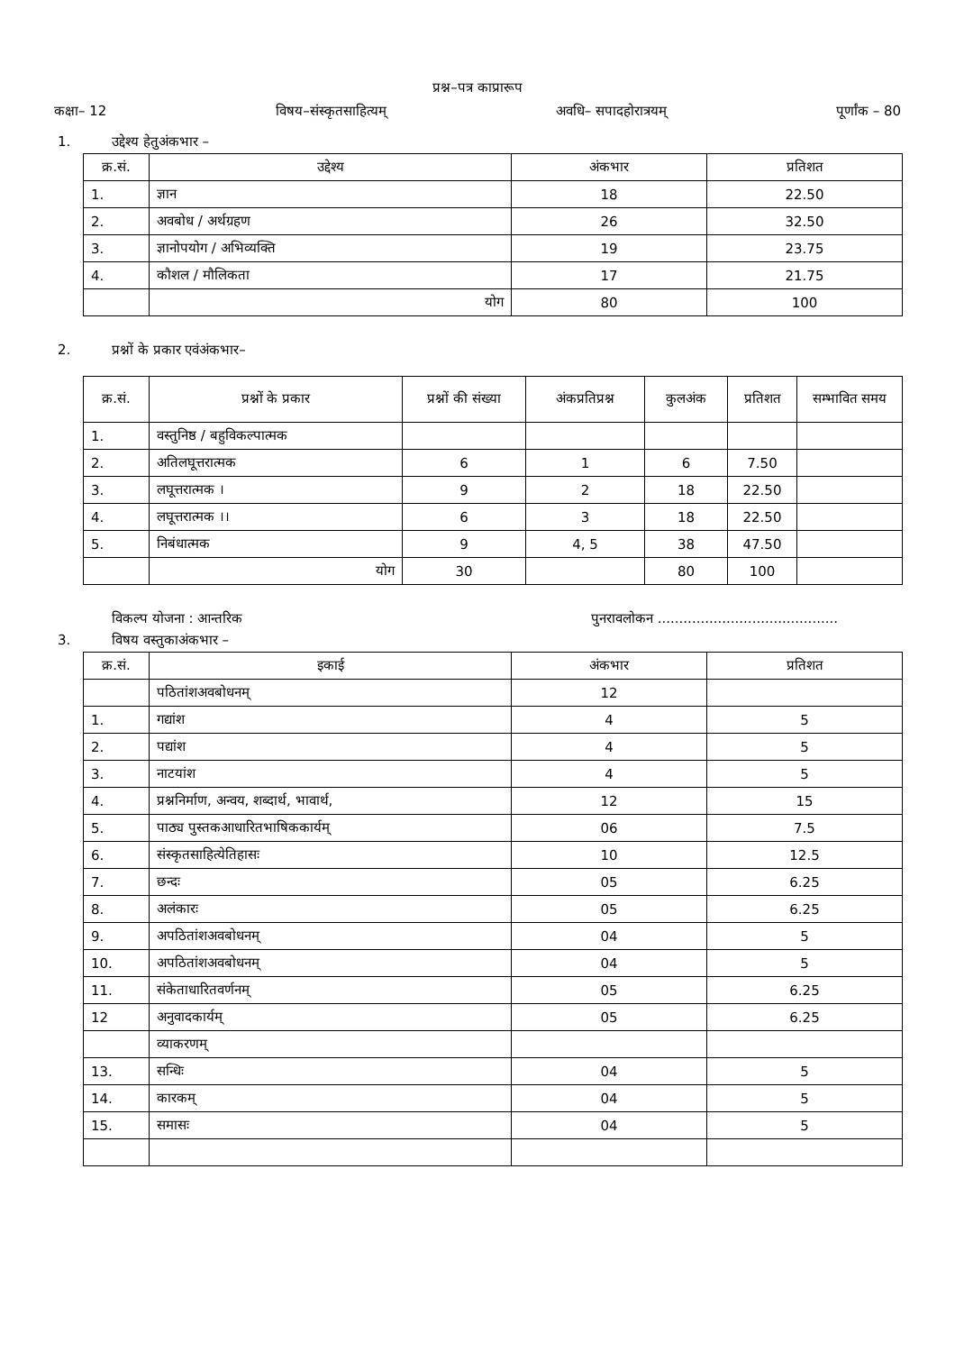प्रश्न–पत्र काप्रारूप
कक्षा– 12 विषय–संस्कृतसाहित्यम् अवधि– सपादहोरात्रयम् पूर्णांक – 80
1. उद्देश्य हेतुअंकभार –
| क्र.सं. | उद्देश्य | अंकभार | प्रतिशत |
| --- | --- | --- | --- |
| 1. | ज्ञान | 18 | 22.50 |
| 2. | अवबोध / अर्थग्रहण | 26 | 32.50 |
| 3. | ज्ञानोपयोग / अभिव्यक्ति | 19 | 23.75 |
| 4. | कौशल / मौलिकता | 17 | 21.75 |
| | योग | 80 | 100 |
2. प्रश्नों के प्रकार एवंअंकभार–
| क्र.सं. | प्रश्नों के प्रकार | प्रश्नों की संख्या | अंकप्रतिप्रश्न | कुलअंक | प्रतिशत | सम्भावित समय |
| --- | --- | --- | --- | --- | --- | --- |
| 1. | वस्तुनिष्ठ / बहुविकल्पात्मक | | | | | |
| 2. | अतिलघूत्तरात्मक | 6 | 1 | 6 | 7.50 | |
| 3. | लघूत्तरात्मक । | 9 | 2 | 18 | 22.50 | |
| 4. | लघूत्तरात्मक ।। | 6 | 3 | 18 | 22.50 | |
| 5. | निबंधात्मक | 9 | 4, 5 | 38 | 47.50 | |
| | योग | 30 | | 80 | 100 | |
विकल्प योजना : आन्तरिक पुनरावलोकन ..........................................
3. विषय वस्तुकाअंकभार –
| क्र.सं. | इकाई | अंकभार | प्रतिशत |
| --- | --- | --- | --- |
| | पठितांशअवबोधनम् | 12 | |
| 1. | गद्यांश | 4 | 5 |
| 2. | पद्यांश | 4 | 5 |
| 3. | नाटयांश | 4 | 5 |
| 4. | प्रश्ननिर्माण, अन्वय, शब्दार्थ, भावार्थ, | 12 | 15 |
| 5. | पाठ्य पुस्तकआधारितभाषिककार्यम् | 06 | 7.5 |
| 6. | संस्कृतसाहित्येतिहासः | 10 | 12.5 |
| 7. | छन्दः | 05 | 6.25 |
| 8. | अलंकारः | 05 | 6.25 |
| 9. | अपठितांशअवबोधनम् | 04 | 5 |
| 10. | अपठितांशअवबोधनम् | 04 | 5 |
| 11. | संकेताधारितवर्णनम् | 05 | 6.25 |
| 12 | अनुवादकार्यम् | 05 | 6.25 |
| | व्याकरणम् | | |
| 13. | सन्धिः | 04 | 5 |
| 14. | कारकम् | 04 | 5 |
| 15. | समासः | 04 | 5 |